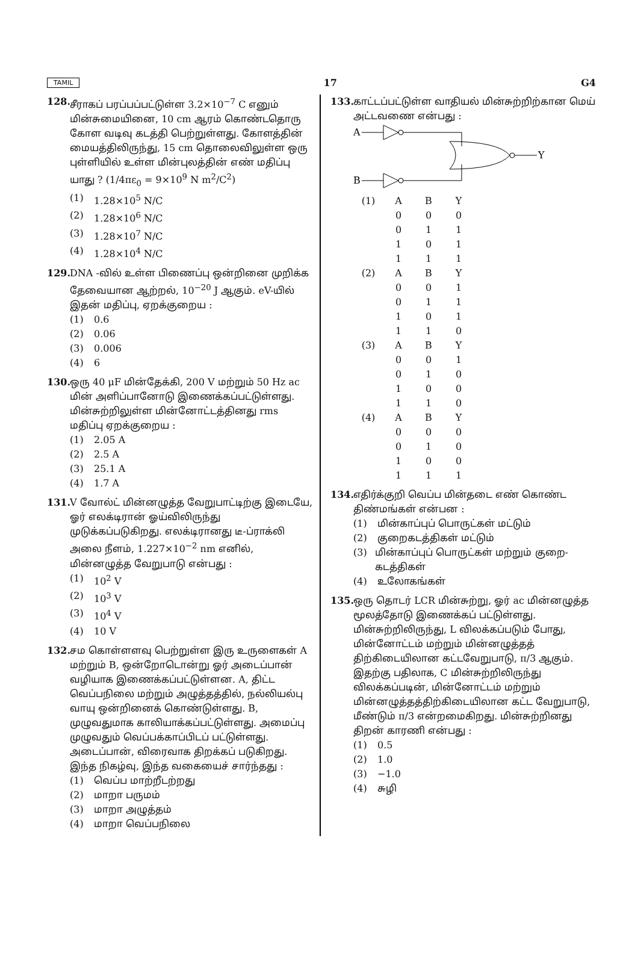TAMIL 17 G4
128.
சீராகப் பரப்பப்பட்டுள்ள 3.2×10<sup>−7</sup> C எனும் மின்சுமையினை, 10 cm ஆரம் கொண்டதொரு கோள வடிவு கடத்தி பெற்றுள்ளது. கோளத்தின் மையத்திலிருந்து, 15 cm தொலைவிலுள்ள ஒரு புள்ளியில் உள்ள மின்புலத்தின் எண் மதிப்பு யாது ? (1/4πε<sub>0</sub> = 9×10<sup>9</sup> N m<sup>2</sup>/C<sup>2</sup>)
(1) 1.28×10<sup>5</sup> N/C
(2) 1.28×10<sup>6</sup> N/C
(3) 1.28×10<sup>7</sup> N/C
(4) 1.28×10<sup>4</sup> N/C
129.
DNA -வில் உள்ள பிணைப்பு ஒன்றினை முறிக்க தேவையான ஆற்றல், 10<sup>−20</sup> J ஆகும். eV-யில் இதன் மதிப்பு, ஏறக்குறைய :
(1) 0.6
(2) 0.06
(3) 0.006
(4) 6
130.
ஒரு 40 μF மின்தேக்கி, 200 V மற்றும் 50 Hz ac மின் அளிப்பானோடு இணைக்கப்பட்டுள்ளது. மின்சுற்றிலுள்ள மின்னோட்டத்தினது rms மதிப்பு ஏறக்குறைய :
(1) 2.05 A
(2) 2.5 A
(3) 25.1 A
(4) 1.7 A
131.
V வோல்ட் மின்னழுத்த வேறுபாட்டிற்கு இடையே, ஓர் எலக்டிரான் ஓய்விலிருந்து முடுக்கப்படுகிறது. எலக்டிரானது டீ-ப்ராக்லி அலை நீளம், 1.227×10<sup>−2</sup> nm எனில், மின்னழுத்த வேறுபாடு என்பது :
(1) 10<sup>2</sup> V
(2) 10<sup>3</sup> V
(3) 10<sup>4</sup> V
(4) 10 V
132.
சம கொள்ளளவு பெற்றுள்ள இரு உருளைகள் A மற்றும் B, ஒன்றோடொன்று ஓர் அடைப்பான் வழியாக இணைக்கப்பட்டுள்ளன. A, திட்ட வெப்பநிலை மற்றும் அழுத்தத்தில், நல்லியல்பு வாயு ஒன்றினைக் கொண்டுள்ளது. B, முழுவதுமாக காலியாக்கப்பட்டுள்ளது. அமைப்பு முழுவதும் வெப்பக்காப்பிடப் பட்டுள்ளது. அடைப்பான், விரைவாக திறக்கப் படுகிறது. இந்த நிகழ்வு, இந்த வகையைச் சார்ந்தது :
(1) வெப்ப மாற்றீடற்றது
(2) மாறா பருமம்
(3) மாறா அழுத்தம்
(4) மாறா வெப்பநிலை
133.
காட்டப்பட்டுள்ள வாதியல் மின்சுற்றிற்கான மெய் அட்டவணை என்பது :
A
B
Y
| (1) | A | B | Y |
| | 0 | 0 | 0 |
| | 0 | 1 | 1 |
| | 1 | 0 | 1 |
| | 1 | 1 | 1 |
| (2) | A | B | Y |
| | 0 | 0 | 1 |
| | 0 | 1 | 1 |
| | 1 | 0 | 1 |
| | 1 | 1 | 0 |
| (3) | A | B | Y |
| | 0 | 0 | 1 |
| | 0 | 1 | 0 |
| | 1 | 0 | 0 |
| | 1 | 1 | 0 |
| (4) | A | B | Y |
| | 0 | 0 | 0 |
| | 0 | 1 | 0 |
| | 1 | 0 | 0 |
| | 1 | 1 | 1 |
134.
எதிர்க்குறி வெப்ப மின்தடை எண் கொண்ட திண்மங்கள் என்பன :
(1) மின்காப்புப் பொருட்கள் மட்டும்
(2) குறைகடத்திகள் மட்டும்
(3) மின்காப்புப் பொருட்கள் மற்றும் குறை-கடத்திகள்
(4) உலோகங்கள்
135.
ஒரு தொடர் LCR மின்சுற்று, ஓர் ac மின்னழுத்த மூலத்தோடு இணைக்கப் பட்டுள்ளது. மின்சுற்றிலிருந்து, L விலக்கப்படும் போது, மின்னோட்டம் மற்றும் மின்னழுத்தத் திற்கிடையிலான கட்டவேறுபாடு, π/3 ஆகும். இதற்கு பதிலாக, C மின்சுற்றிலிருந்து விலக்கப்படின், மின்னோட்டம் மற்றும் மின்னழுத்தத்திற்கிடையிலான கட்ட வேறுபாடு, மீண்டும் π/3 என்றமைகிறது. மின்சுற்றினது திறன் காரணி என்பது :
(1) 0.5
(2) 1.0
(3) −1.0
(4) சுழி